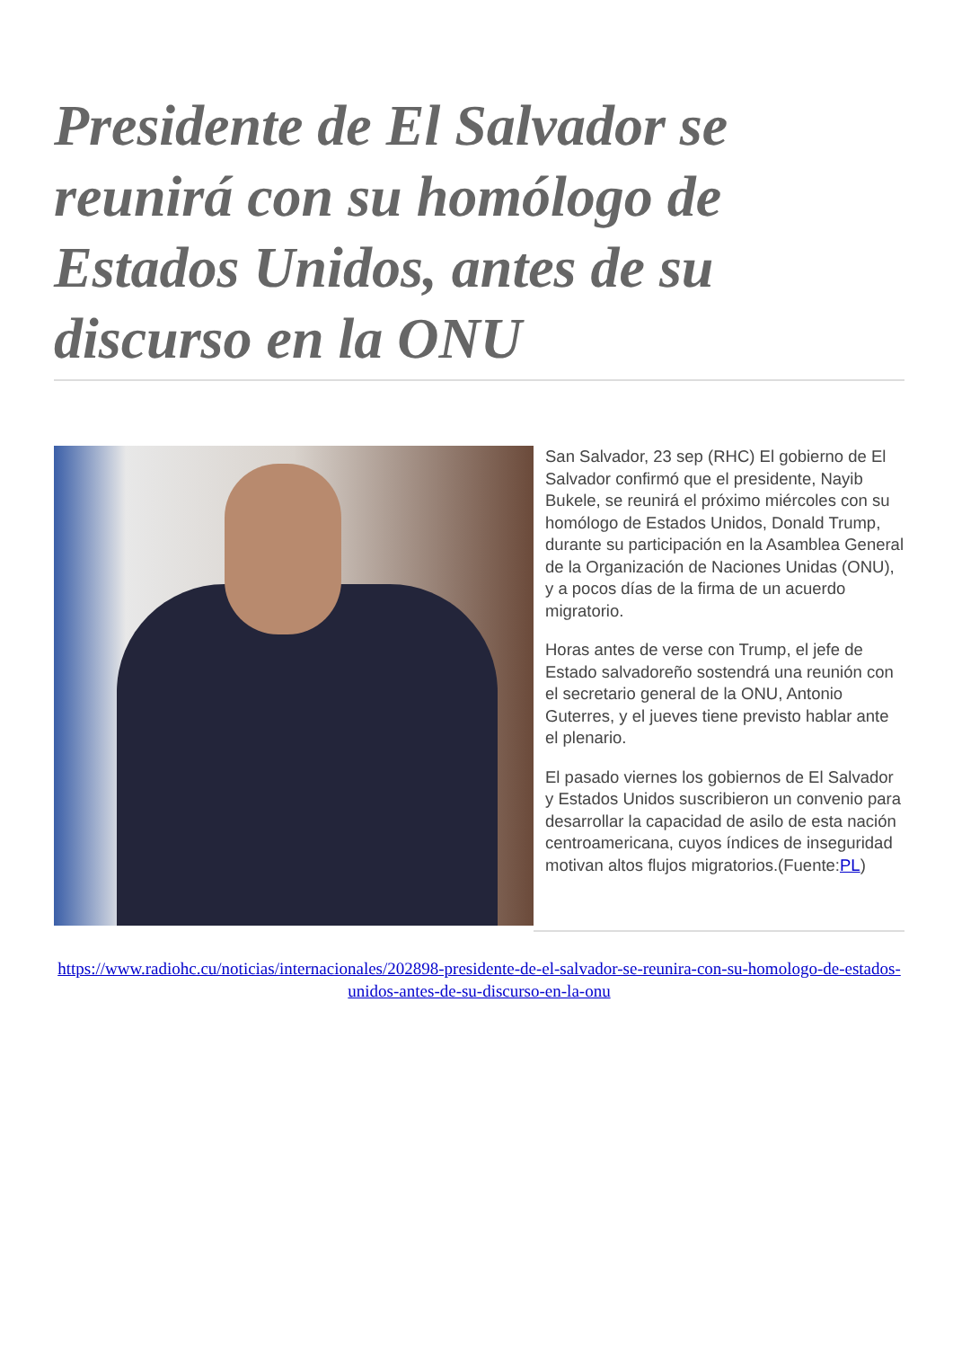Presidente de El Salvador se reunirá con su homólogo de Estados Unidos, antes de su discurso en la ONU
San Salvador, 23 sep (RHC) El gobierno de El Salvador confirmó que el presidente, Nayib Bukele, se reunirá el próximo miércoles con su homólogo de Estados Unidos, Donald Trump, durante su participación en la Asamblea General de la Organización de Naciones Unidas (ONU), y a pocos días de la firma de un acuerdo migratorio.
Horas antes de verse con Trump, el jefe de Estado salvadoreño sostendrá una reunión con el secretario general de la ONU, Antonio Guterres, y el jueves tiene previsto hablar ante el plenario.
El pasado viernes los gobiernos de El Salvador y Estados Unidos suscribieron un convenio para desarrollar la capacidad de asilo de esta nación centroamericana, cuyos índices de inseguridad motivan altos flujos migratorios.(Fuente:PL)
https://www.radiohc.cu/noticias/internacionales/202898-presidente-de-el-salvador-se-reunira-con-su-homologo-de-estados-unidos-antes-de-su-discurso-en-la-onu